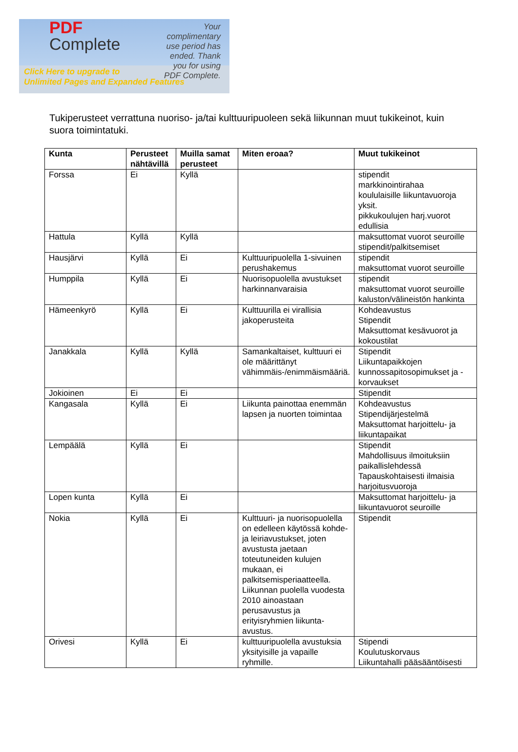PDF
Complete
Your complimentary use period has ended. Thank you for using PDF Complete.
Click Here to upgrade to
Unlimited Pages and Expanded Features
Tukiperusteet verrattuna nuoriso- ja/tai kulttuuripuoleen sekä liikunnan muut tukikeinot, kuin suora toimintatuki.
| Kunta | Perusteet nähtävillä | Muilla samat perusteet | Miten eroaa? | Muut tukikeinot |
| --- | --- | --- | --- | --- |
| Forssa | Ei | Kyllä | | stipendit markkinointirahaa koululaisille liikuntavuoroja yksit. pikkukoulujen harj.vuorot edullisia |
| Hattula | Kyllä | Kyllä | | maksuttomat vuorot seuroille stipendit/palkitsemiset |
| Hausjärvi | Kyllä | Ei | Kulttuuripuolella 1-sivuinen perushakemus | stipendit maksuttomat vuorot seuroille |
| Humppila | Kyllä | Ei | Nuorisopuolella avustukset harkinnanvaraisia | stipendit maksuttomat vuorot seuroille kaluston/välineistön hankinta |
| Hämeenkyrö | Kyllä | Ei | Kulttuurilla ei virallisia jakoperusteita | Kohdeavustus Stipendit Maksuttomat kesävuorot ja kokoustilat |
| Janakkala | Kyllä | Kyllä | Samankaltaiset, kulttuuri ei ole määrittänyt vähimmäis-/enimmäismääriä. | Stipendit Liikuntapaikkojen kunnossapitosopimukset ja -korvaukset |
| Jokioinen | Ei | Ei | | Stipendit |
| Kangasala | Kyllä | Ei | Liikunta painottaa enemmän lapsen ja nuorten toimintaa | Kohdeavustus Stipendijärjestelmä Maksuttomat harjoittelu- ja liikuntapaikat |
| Lempäälä | Kyllä | Ei | | Stipendit Mahdollisuus ilmoituksiin paikallislehdessä Tapauskohtaisesti ilmaisia harjoitusvuoroja |
| Lopen kunta | Kyllä | Ei | | Maksuttomat harjoittelu- ja liikuntavuorot seuroille |
| Nokia | Kyllä | Ei | Kulttuuri- ja nuorisopuolella on edelleen käytössä kohde- ja leiriavustukset, joten avustusta jaetaan toteutuneiden kulujen mukaan, ei palkitsemisperiaatteella. Liikunnan puolella vuodesta 2010 ainoastaan perusavustus ja erityisryhmien liikunta-avustus. | Stipendit |
| Orivesi | Kyllä | Ei | kulttuuripuolella avustuksia yksityisille ja vapaille ryhmille. | Stipendi Koulutuskorvaus Liikuntahalli pääsääntöisesti |